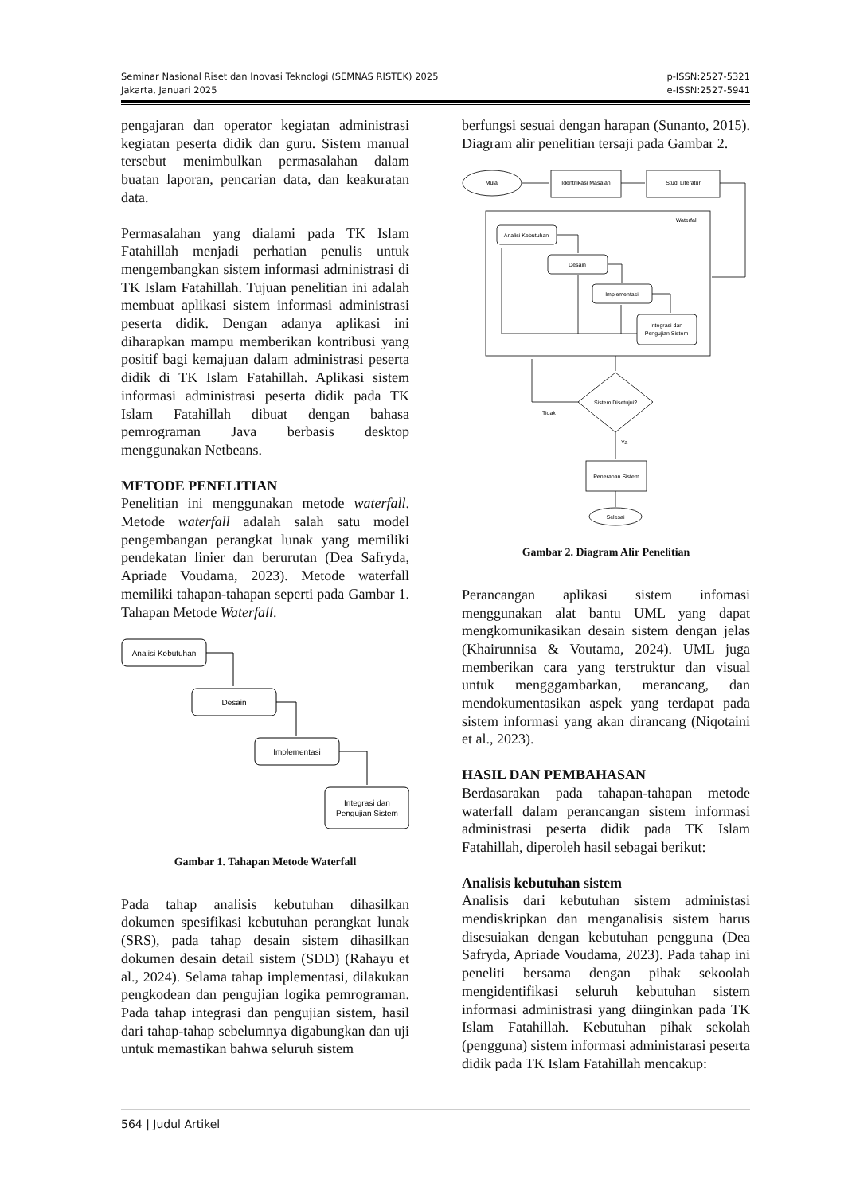Seminar Nasional Riset dan Inovasi Teknologi (SEMNAS RISTEK) 2025
Jakarta, Januari 2025
p-ISSN:2527-5321
e-ISSN:2527-5941
pengajaran dan operator kegiatan administrasi kegiatan peserta didik dan guru. Sistem manual tersebut menimbulkan permasalahan dalam buatan laporan, pencarian data, dan keakuratan data.
Permasalahan yang dialami pada TK Islam Fatahillah menjadi perhatian penulis untuk mengembangkan sistem informasi administrasi di TK Islam Fatahillah. Tujuan penelitian ini adalah membuat aplikasi sistem informasi administrasi peserta didik. Dengan adanya aplikasi ini diharapkan mampu memberikan kontribusi yang positif bagi kemajuan dalam administrasi peserta didik di TK Islam Fatahillah. Aplikasi sistem informasi administrasi peserta didik pada TK Islam Fatahillah dibuat dengan bahasa pemrograman Java berbasis desktop menggunakan Netbeans.
METODE PENELITIAN
Penelitian ini menggunakan metode waterfall. Metode waterfall adalah salah satu model pengembangan perangkat lunak yang memiliki pendekatan linier dan berurutan (Dea Safryda, Apriade Voudama, 2023). Metode waterfall memiliki tahapan-tahapan seperti pada Gambar 1. Tahapan Metode Waterfall.
Analisi Kebutuhan
Desain
Implementasi
Integrasi dan
Pengujian Sistem
Gambar 1. Tahapan Metode Waterfall
Pada tahap analisis kebutuhan dihasilkan dokumen spesifikasi kebutuhan perangkat lunak (SRS), pada tahap desain sistem dihasilkan dokumen desain detail sistem (SDD) (Rahayu et al., 2024). Selama tahap implementasi, dilakukan pengkodean dan pengujian logika pemrograman. Pada tahap integrasi dan pengujian sistem, hasil dari tahap-tahap sebelumnya digabungkan dan uji untuk memastikan bahwa seluruh sistem
berfungsi sesuai dengan harapan (Sunanto, 2015). Diagram alir penelitian tersaji pada Gambar 2.
Mulai
Identifikasi Masalah
Studi Literatur
Waterfall
Analisi Kebutuhan
Desain
Implementasi
Integrasi dan
Pengujian Sistem
Sistem Disetujui?
Tidak
Ya
Penerapan Sistem
Selesai
Gambar 2. Diagram Alir Penelitian
Perancangan aplikasi sistem infomasi menggunakan alat bantu UML yang dapat mengkomunikasikan desain sistem dengan jelas (Khairunnisa & Voutama, 2024). UML juga memberikan cara yang terstruktur dan visual untuk mengggambarkan, merancang, dan mendokumentasikan aspek yang terdapat pada sistem informasi yang akan dirancang (Niqotaini et al., 2023).
HASIL DAN PEMBAHASAN
Berdasarakan pada tahapan-tahapan metode waterfall dalam perancangan sistem informasi administrasi peserta didik pada TK Islam Fatahillah, diperoleh hasil sebagai berikut:
Analisis kebutuhan sistem
Analisis dari kebutuhan sistem administasi mendiskripkan dan menganalisis sistem harus disesuiakan dengan kebutuhan pengguna (Dea Safryda, Apriade Voudama, 2023). Pada tahap ini peneliti bersama dengan pihak sekoolah mengidentifikasi seluruh kebutuhan sistem informasi administrasi yang diinginkan pada TK Islam Fatahillah. Kebutuhan pihak sekolah (pengguna) sistem informasi administarasi peserta didik pada TK Islam Fatahillah mencakup:
564 | Judul Artikel